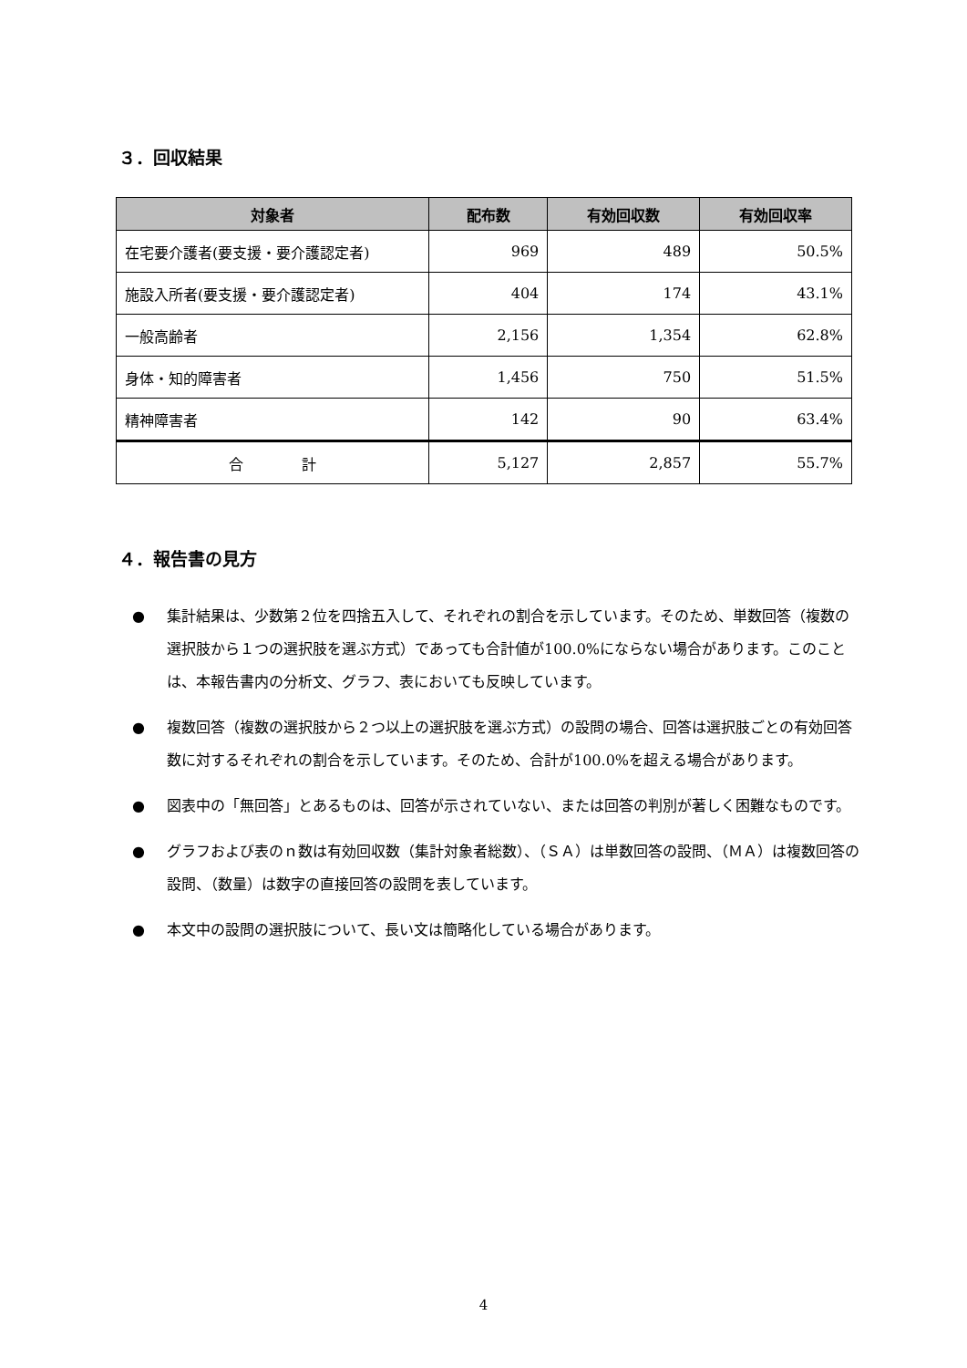３．回収結果
| 対象者 | 配布数 | 有効回収数 | 有効回収率 |
| --- | --- | --- | --- |
| 在宅要介護者(要支援・要介護認定者) | 969 | 489 | 50.5% |
| 施設入所者(要支援・要介護認定者) | 404 | 174 | 43.1% |
| 一般高齢者 | 2,156 | 1,354 | 62.8% |
| 身体・知的障害者 | 1,456 | 750 | 51.5% |
| 精神障害者 | 142 | 90 | 63.4% |
| 合 計 | 5,127 | 2,857 | 55.7% |
４．報告書の見方
● 集計結果は、少数第２位を四捨五入して、それぞれの割合を示しています。そのため、単数回答（複数の選択肢から１つの選択肢を選ぶ方式）であっても合計値が100.0%にならない場合があります。このことは、本報告書内の分析文、グラフ、表においても反映しています。
● 複数回答（複数の選択肢から２つ以上の選択肢を選ぶ方式）の設問の場合、回答は選択肢ごとの有効回答数に対するそれぞれの割合を示しています。そのため、合計が100.0%を超える場合があります。
● 図表中の「無回答」とあるものは、回答が示されていない、または回答の判別が著しく困難なものです。
● グラフおよび表のｎ数は有効回収数（集計対象者総数）、（ＳＡ）は単数回答の設問、（ＭＡ）は複数回答の設問、（数量）は数字の直接回答の設問を表しています。
● 本文中の設問の選択肢について、長い文は簡略化している場合があります。
4